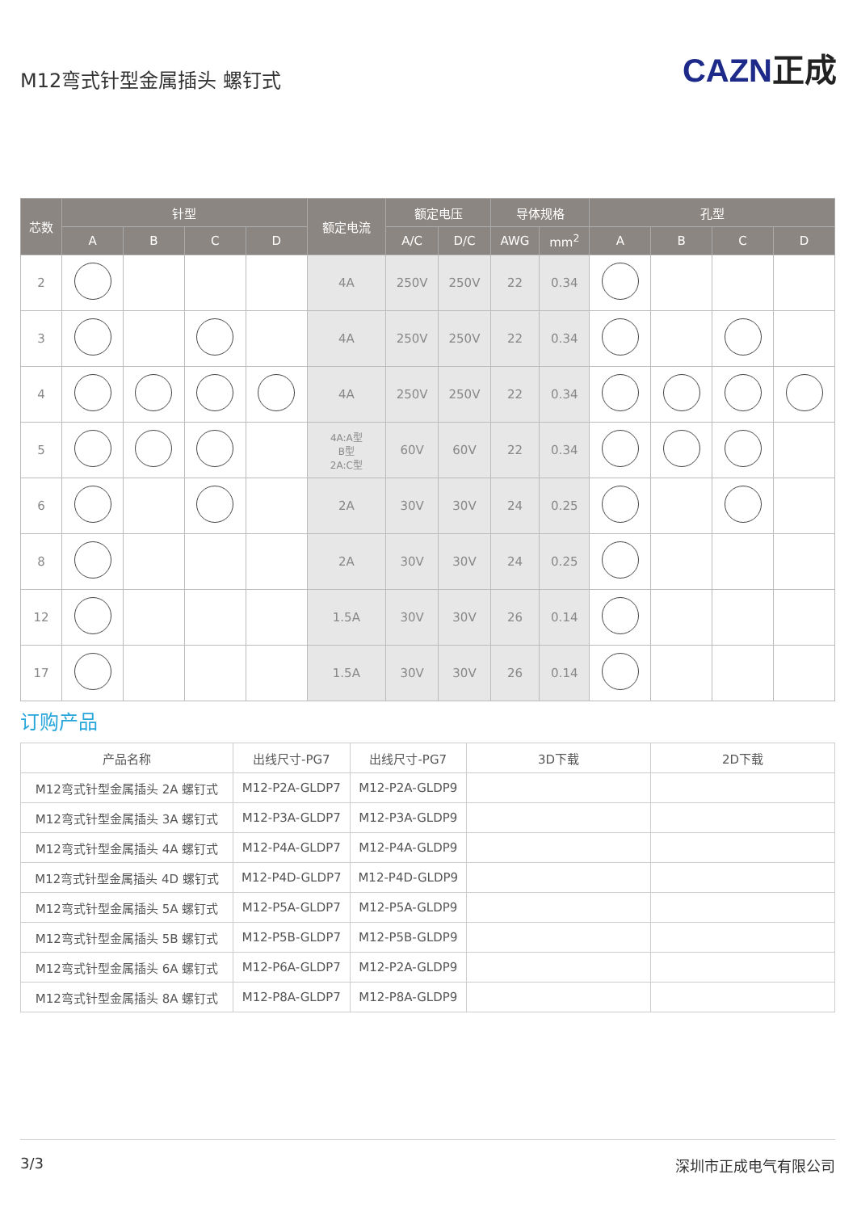M12弯式针型金属插头 螺钉式
CAZN正成
| 芯数 | 针型 | | | | 额定电流 | 额定电压 | | 导体规格 | | 孔型 | | | |
| --- | --- | --- | --- | --- | --- | --- | --- | --- | --- | --- | --- | --- | --- |
| | A | B | C | D | | A/C | D/C | AWG | mm<sup>2</sup> | A | B | C | D |
| 2 | | | | | 4A | 250V | 250V | 22 | 0.34 | | | | |
| 3 | | | | | 4A | 250V | 250V | 22 | 0.34 | | | | |
| 4 | | | | | 4A | 250V | 250V | 22 | 0.34 | | | | |
| 5 | | | | | 4A:A型 B型 2A:C型 | 60V | 60V | 22 | 0.34 | | | | |
| 6 | | | | | 2A | 30V | 30V | 24 | 0.25 | | | | |
| 8 | | | | | 2A | 30V | 30V | 24 | 0.25 | | | | |
| 12 | | | | | 1.5A | 30V | 30V | 26 | 0.14 | | | | |
| 17 | | | | | 1.5A | 30V | 30V | 26 | 0.14 | | | | |
订购产品
| 产品名称 | 出线尺寸-PG7 | 出线尺寸-PG7 | 3D下载 | 2D下载 |
| --- | --- | --- | --- | --- |
| M12弯式针型金属插头 2A 螺钉式 | M12-P2A-GLDP7 | M12-P2A-GLDP9 | | |
| M12弯式针型金属插头 3A 螺钉式 | M12-P3A-GLDP7 | M12-P3A-GLDP9 | | |
| M12弯式针型金属插头 4A 螺钉式 | M12-P4A-GLDP7 | M12-P4A-GLDP9 | | |
| M12弯式针型金属插头 4D 螺钉式 | M12-P4D-GLDP7 | M12-P4D-GLDP9 | | |
| M12弯式针型金属插头 5A 螺钉式 | M12-P5A-GLDP7 | M12-P5A-GLDP9 | | |
| M12弯式针型金属插头 5B 螺钉式 | M12-P5B-GLDP7 | M12-P5B-GLDP9 | | |
| M12弯式针型金属插头 6A 螺钉式 | M12-P6A-GLDP7 | M12-P2A-GLDP9 | | |
| M12弯式针型金属插头 8A 螺钉式 | M12-P8A-GLDP7 | M12-P8A-GLDP9 | | |
3/3 深圳市正成电气有限公司